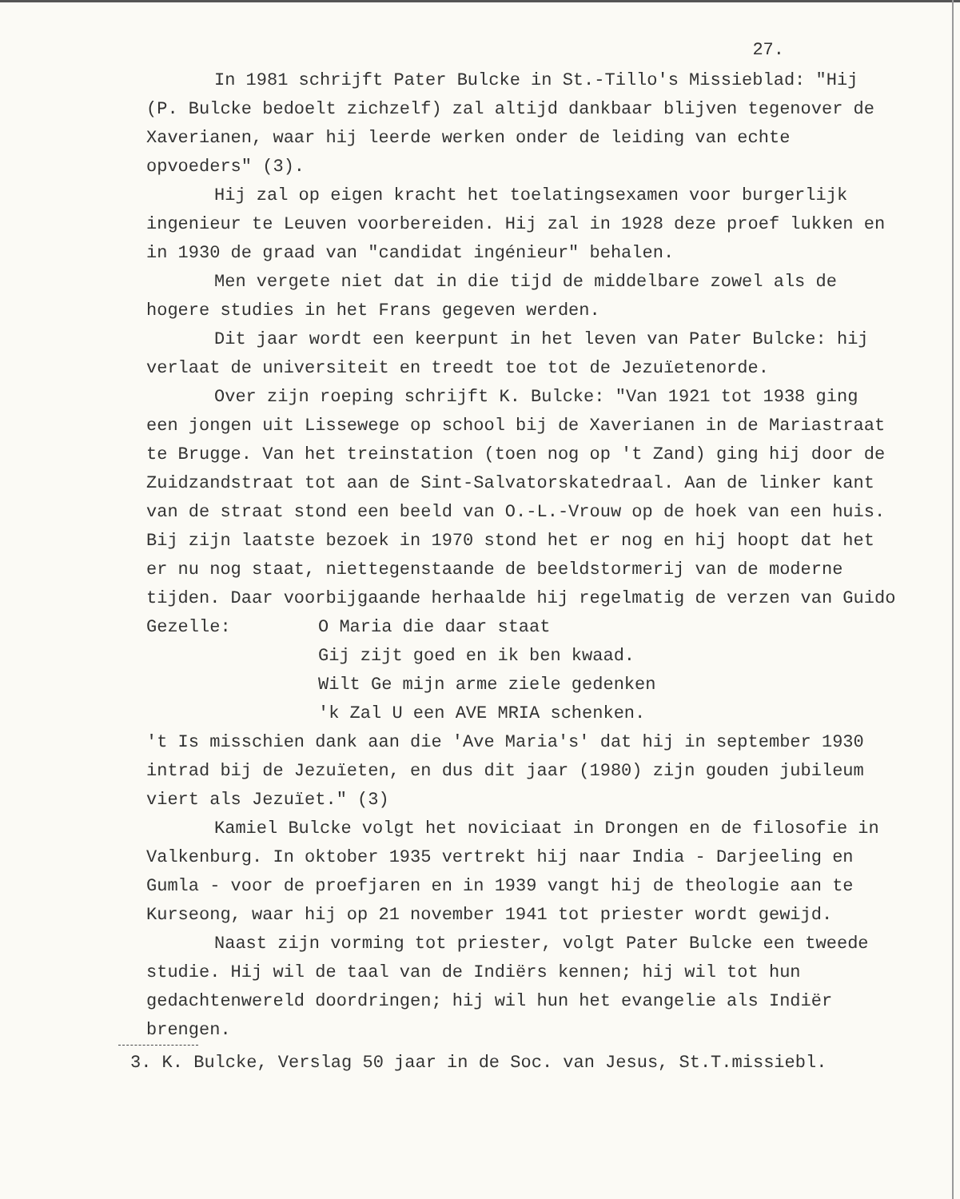27.
In 1981 schrijft Pater Bulcke in St.-Tillo's Missieblad: "Hij (P. Bulcke bedoelt zichzelf) zal altijd dankbaar blijven tegenover de Xaverianen, waar hij leerde werken onder de leiding van echte opvoeders" (3).
Hij zal op eigen kracht het toelatingsexamen voor burgerlijk ingenieur te Leuven voorbereiden. Hij zal in 1928 deze proef lukken en in 1930 de graad van "candidat ingénieur" behalen.
Men vergete niet dat in die tijd de middelbare zowel als de hogere studies in het Frans gegeven werden.
Dit jaar wordt een keerpunt in het leven van Pater Bulcke: hij verlaat de universiteit en treedt toe tot de Jezuïetenorde.
Over zijn roeping schrijft K. Bulcke: "Van 1921 tot 1938 ging een jongen uit Lissewege op school bij de Xaverianen in de Mariastraat te Brugge. Van het treinstation (toen nog op 't Zand) ging hij door de Zuidzandstraat tot aan de Sint-Salvatorskatedraal. Aan de linker kant van de straat stond een beeld van O.-L.-Vrouw op de hoek van een huis. Bij zijn laatste bezoek in 1970 stond het er nog en hij hoopt dat het er nu nog staat, niettegenstaande de beeldstormerij van de moderne tijden. Daar voorbijgaande herhaalde hij regelmatig de verzen van Guido
Gezelle: O Maria die daar staat
Gij zijt goed en ik ben kwaad.
Wilt Ge mijn arme ziele gedenken
'k Zal U een AVE MRIA schenken.
't Is misschien dank aan die 'Ave Maria's' dat hij in september 1930 intrad bij de Jezuïeten, en dus dit jaar (1980) zijn gouden jubileum viert als Jezuïet." (3)
Kamiel Bulcke volgt het noviciaat in Drongen en de filosofie in Valkenburg. In oktober 1935 vertrekt hij naar India - Darjeeling en Gumla - voor de proefjaren en in 1939 vangt hij de theologie aan te Kurseong, waar hij op 21 november 1941 tot priester wordt gewijd.
Naast zijn vorming tot priester, volgt Pater Bulcke een tweede studie. Hij wil de taal van de Indiërs kennen; hij wil tot hun gedachtenwereld doordringen; hij wil hun het evangelie als Indiër brengen.
3. K. Bulcke, Verslag 50 jaar in de Soc. van Jesus, St.T.missiebl.